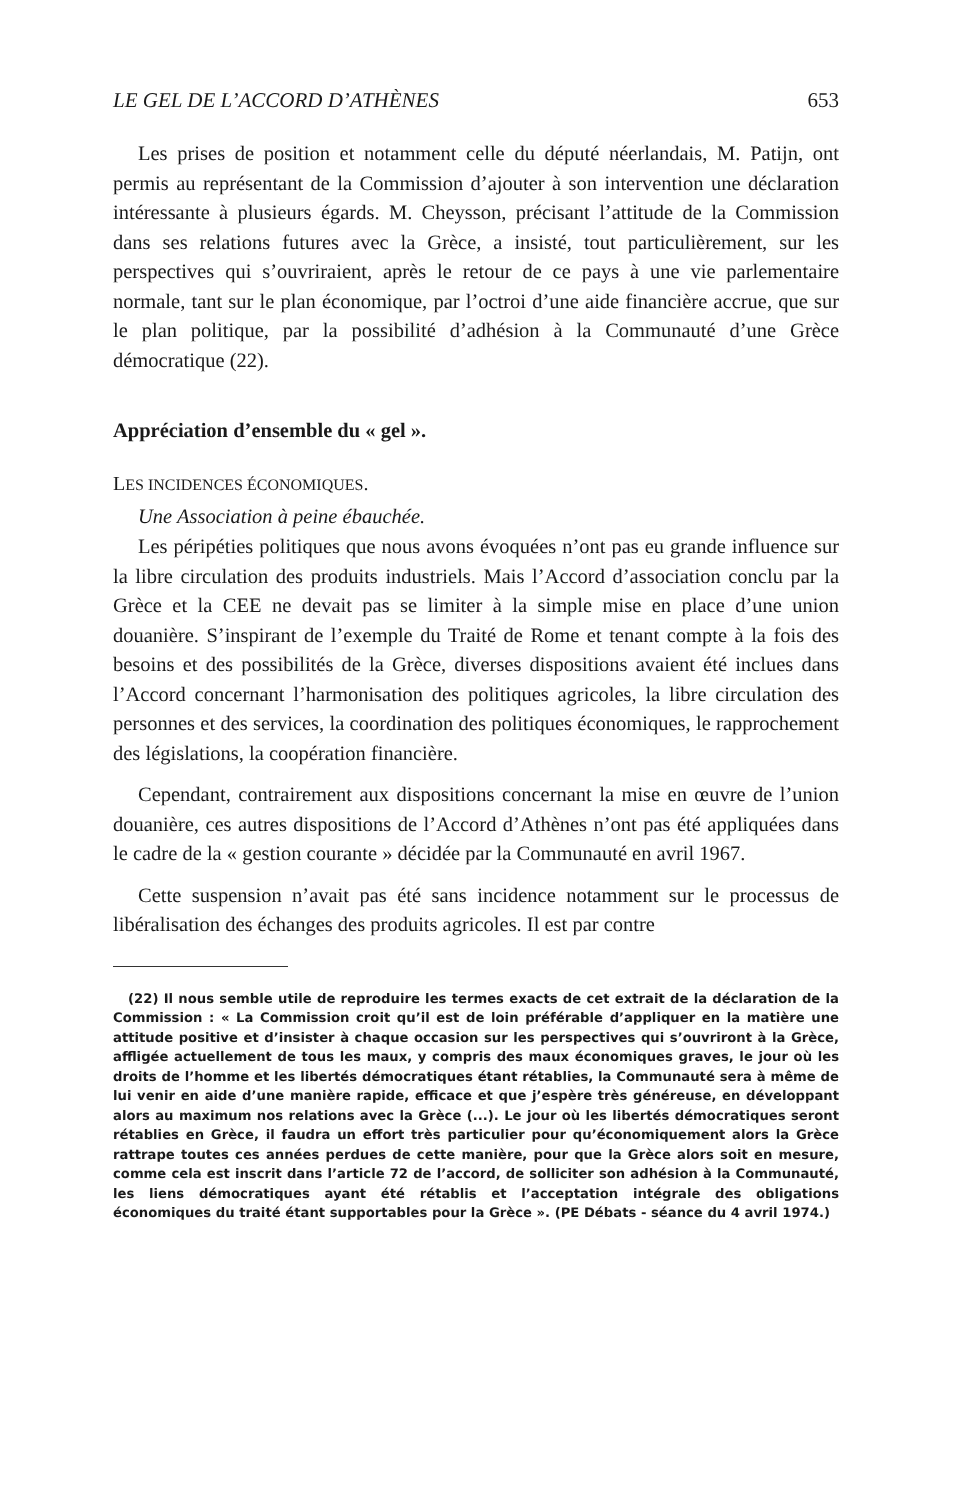LE GEL DE L’ACCORD D’ATHÈNES 653
Les prises de position et notamment celle du député néerlandais, M. Patijn, ont permis au représentant de la Commission d’ajouter à son intervention une déclaration intéressante à plusieurs égards. M. Cheysson, précisant l’attitude de la Commission dans ses relations futures avec la Grèce, a insisté, tout particulièrement, sur les perspectives qui s’ouvriraient, après le retour de ce pays à une vie parlementaire normale, tant sur le plan économique, par l’octroi d’une aide financière accrue, que sur le plan politique, par la possibilité d’adhésion à la Communauté d’une Grèce démocratique (22).
Appréciation d’ensemble du « gel ».
LES INCIDENCES ÉCONOMIQUES.
Une Association à peine ébauchée.
Les péripéties politiques que nous avons évoquées n’ont pas eu grande influence sur la libre circulation des produits industriels. Mais l’Accord d’association conclu par la Grèce et la CEE ne devait pas se limiter à la simple mise en place d’une union douanière. S’inspirant de l’exemple du Traité de Rome et tenant compte à la fois des besoins et des possibilités de la Grèce, diverses dispositions avaient été inclues dans l’Accord concernant l’harmonisation des politiques agricoles, la libre circulation des personnes et des services, la coordination des politiques économiques, le rapprochement des législations, la coopération financière.
Cependant, contrairement aux dispositions concernant la mise en œuvre de l’union douanière, ces autres dispositions de l’Accord d’Athènes n’ont pas été appliquées dans le cadre de la « gestion courante » décidée par la Communauté en avril 1967.
Cette suspension n’avait pas été sans incidence notamment sur le processus de libéralisation des échanges des produits agricoles. Il est par contre
(22) Il nous semble utile de reproduire les termes exacts de cet extrait de la déclaration de la Commission : « La Commission croit qu’il est de loin préférable d’appliquer en la matière une attitude positive et d’insister à chaque occasion sur les perspectives qui s’ouvriront à la Grèce, affligée actuellement de tous les maux, y compris des maux économiques graves, le jour où les droits de l’homme et les libertés démocratiques étant rétablies, la Communauté sera à même de lui venir en aide d’une manière rapide, efficace et que j’espère très généreuse, en développant alors au maximum nos relations avec la Grèce (...). Le jour où les libertés démocratiques seront rétablies en Grèce, il faudra un effort très particulier pour qu’économiquement alors la Grèce rattrape toutes ces années perdues de cette manière, pour que la Grèce alors soit en mesure, comme cela est inscrit dans l’article 72 de l’accord, de solliciter son adhésion à la Communauté, les liens démocratiques ayant été rétablis et l’acceptation intégrale des obligations économiques du traité étant supportables pour la Grèce ». (PE Débats - séance du 4 avril 1974.)